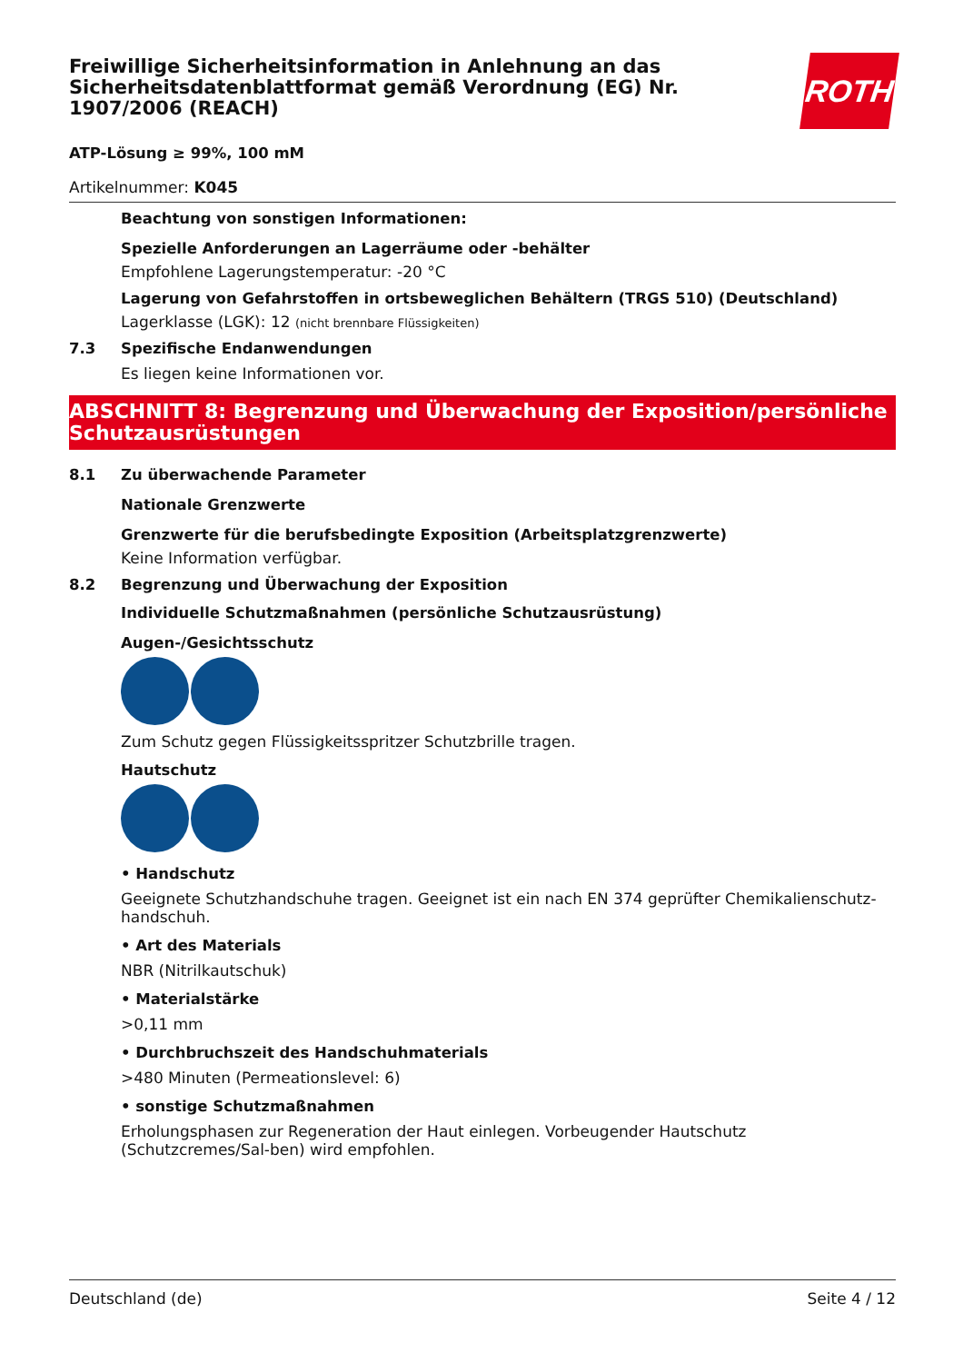ROTH
Freiwillige Sicherheitsinformation in Anlehnung an das Sicherheitsdatenblattformat gemäß Verordnung (EG) Nr. 1907/2006 (REACH)
ATP-Lösung ≥ 99%, 100 mM
Artikelnummer: K045
Beachtung von sonstigen Informationen:
Spezielle Anforderungen an Lagerräume oder -behälter
Empfohlene Lagerungstemperatur: -20 °C
Lagerung von Gefahrstoffen in ortsbeweglichen Behältern (TRGS 510) (Deutschland)
Lagerklasse (LGK): 12 (nicht brennbare Flüssigkeiten)
7.3 Spezifische Endanwendungen
Es liegen keine Informationen vor.
ABSCHNITT 8: Begrenzung und Überwachung der Exposition/persönliche Schutzausrüstungen
8.1 Zu überwachende Parameter
Nationale Grenzwerte
Grenzwerte für die berufsbedingte Exposition (Arbeitsplatzgrenzwerte)
Keine Information verfügbar.
8.2 Begrenzung und Überwachung der Exposition
Individuelle Schutzmaßnahmen (persönliche Schutzausrüstung)
Augen-/Gesichtsschutz
Zum Schutz gegen Flüssigkeitsspritzer Schutzbrille tragen.
Hautschutz
• Handschutz
Geeignete Schutzhandschuhe tragen. Geeignet ist ein nach EN 374 geprüfter Chemikalienschutz-handschuh.
• Art des Materials
NBR (Nitrilkautschuk)
• Materialstärke
>0,11 mm
• Durchbruchszeit des Handschuhmaterials
>480 Minuten (Permeationslevel: 6)
• sonstige Schutzmaßnahmen
Erholungsphasen zur Regeneration der Haut einlegen. Vorbeugender Hautschutz (Schutzcremes/Sal-ben) wird empfohlen.
Deutschland (de) Seite 4 / 12